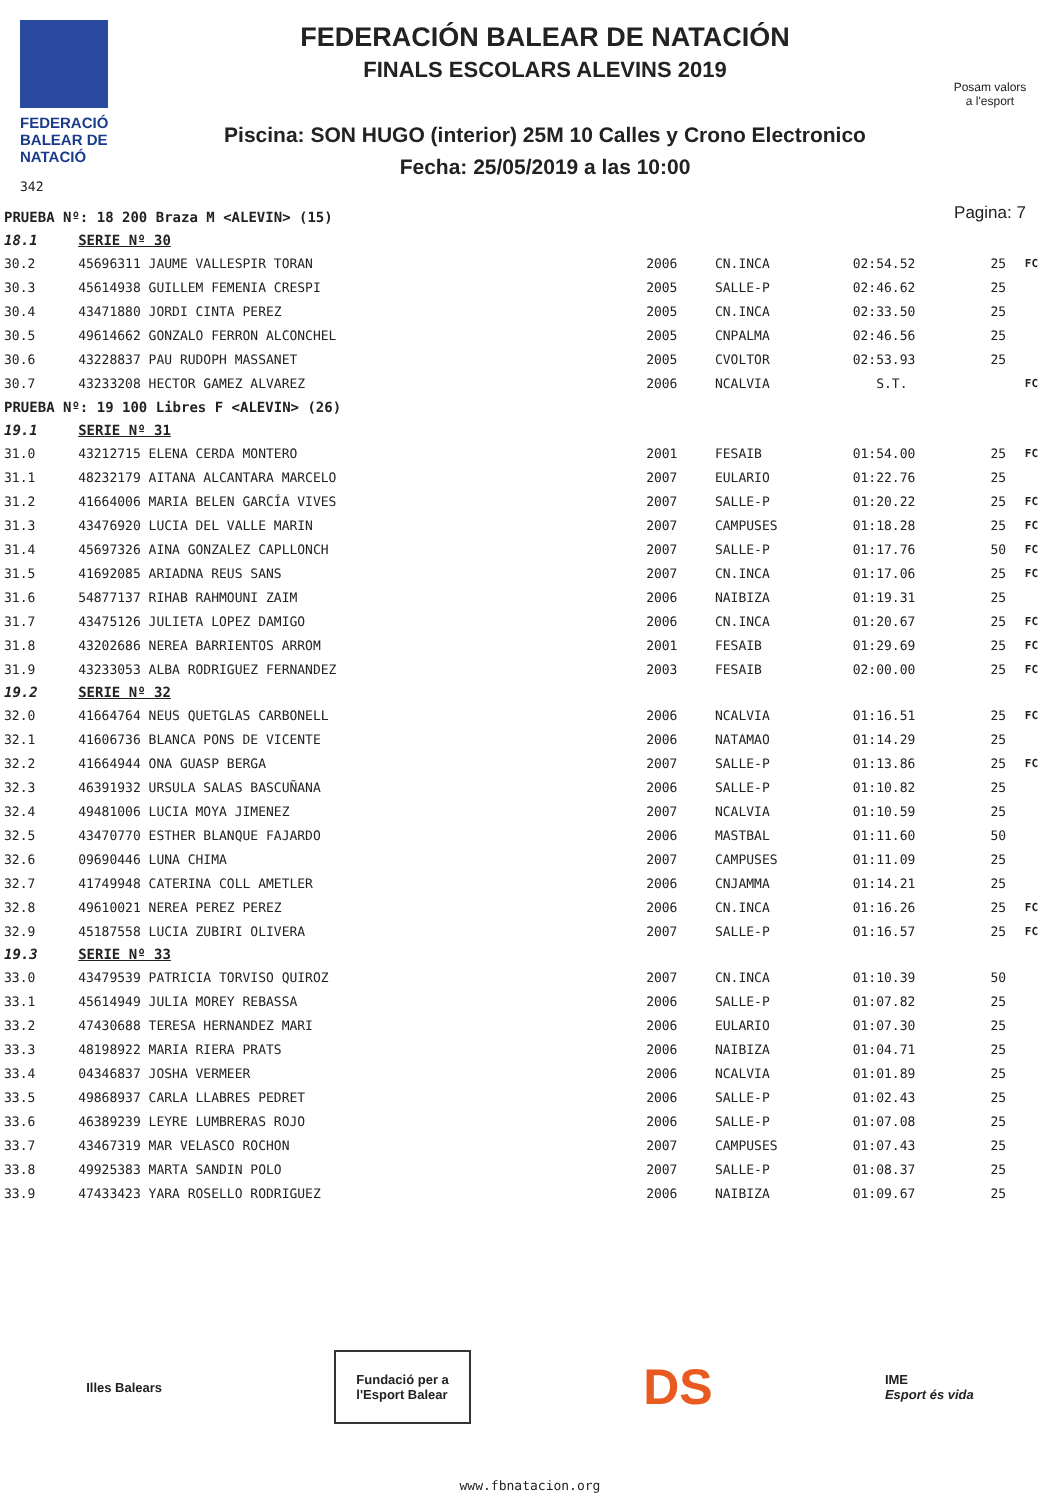FEDERACIÓ
BALEAR DE
NATACIÓ
342
FEDERACIÓN BALEAR DE NATACIÓN
FINALS ESCOLARS ALEVINS 2019
Piscina: SON HUGO (interior) 25M 10 Calles y Crono Electronico
Fecha: 25/05/2019 a las 10:00
Posam valors
a l'esport
Pagina: 7
| PRUEBA Nº: 18 200 Braza M <ALEVIN> (15) | | | | | | |
| 18.1 | SERIE Nº 30 | | | | | |
| 30.2 | 45696311 JAUME VALLESPIR TORAN | 2006 | CN.INCA | 02:54.52 | 25 | FC |
| 30.3 | 45614938 GUILLEM FEMENIA CRESPI | 2005 | SALLE-P | 02:46.62 | 25 | |
| 30.4 | 43471880 JORDI CINTA PEREZ | 2005 | CN.INCA | 02:33.50 | 25 | |
| 30.5 | 49614662 GONZALO FERRON ALCONCHEL | 2005 | CNPALMA | 02:46.56 | 25 | |
| 30.6 | 43228837 PAU RUDOPH MASSANET | 2005 | CVOLTOR | 02:53.93 | 25 | |
| 30.7 | 43233208 HECTOR GAMEZ ALVAREZ | 2006 | NCALVIA | S.T. | | FC |
| PRUEBA Nº: 19 100 Libres F <ALEVIN> (26) | | | | | | |
| 19.1 | SERIE Nº 31 | | | | | |
| 31.0 | 43212715 ELENA CERDA MONTERO | 2001 | FESAIB | 01:54.00 | 25 | FC |
| 31.1 | 48232179 AITANA ALCANTARA MARCELO | 2007 | EULARIO | 01:22.76 | 25 | |
| 31.2 | 41664006 MARIA BELEN GARCÍA VIVES | 2007 | SALLE-P | 01:20.22 | 25 | FC |
| 31.3 | 43476920 LUCIA DEL VALLE MARIN | 2007 | CAMPUSES | 01:18.28 | 25 | FC |
| 31.4 | 45697326 AINA GONZALEZ CAPLLONCH | 2007 | SALLE-P | 01:17.76 | 50 | FC |
| 31.5 | 41692085 ARIADNA REUS SANS | 2007 | CN.INCA | 01:17.06 | 25 | FC |
| 31.6 | 54877137 RIHAB RAHMOUNI ZAIM | 2006 | NAIBIZA | 01:19.31 | 25 | |
| 31.7 | 43475126 JULIETA LOPEZ DAMIGO | 2006 | CN.INCA | 01:20.67 | 25 | FC |
| 31.8 | 43202686 NEREA BARRIENTOS ARROM | 2001 | FESAIB | 01:29.69 | 25 | FC |
| 31.9 | 43233053 ALBA RODRIGUEZ FERNANDEZ | 2003 | FESAIB | 02:00.00 | 25 | FC |
| 19.2 | SERIE Nº 32 | | | | | |
| 32.0 | 41664764 NEUS QUETGLAS CARBONELL | 2006 | NCALVIA | 01:16.51 | 25 | FC |
| 32.1 | 41606736 BLANCA PONS DE VICENTE | 2006 | NATAMAO | 01:14.29 | 25 | |
| 32.2 | 41664944 ONA GUASP BERGA | 2007 | SALLE-P | 01:13.86 | 25 | FC |
| 32.3 | 46391932 URSULA SALAS BASCUÑANA | 2006 | SALLE-P | 01:10.82 | 25 | |
| 32.4 | 49481006 LUCIA MOYA JIMENEZ | 2007 | NCALVIA | 01:10.59 | 25 | |
| 32.5 | 43470770 ESTHER BLANQUE FAJARDO | 2006 | MASTBAL | 01:11.60 | 50 | |
| 32.6 | 09690446 LUNA CHIMA | 2007 | CAMPUSES | 01:11.09 | 25 | |
| 32.7 | 41749948 CATERINA COLL AMETLER | 2006 | CNJAMMA | 01:14.21 | 25 | |
| 32.8 | 49610021 NEREA PEREZ PEREZ | 2006 | CN.INCA | 01:16.26 | 25 | FC |
| 32.9 | 45187558 LUCIA ZUBIRI OLIVERA | 2007 | SALLE-P | 01:16.57 | 25 | FC |
| 19.3 | SERIE Nº 33 | | | | | |
| 33.0 | 43479539 PATRICIA TORVISO QUIROZ | 2007 | CN.INCA | 01:10.39 | 50 | |
| 33.1 | 45614949 JULIA MOREY REBASSA | 2006 | SALLE-P | 01:07.82 | 25 | |
| 33.2 | 47430688 TERESA HERNANDEZ MARI | 2006 | EULARIO | 01:07.30 | 25 | |
| 33.3 | 48198922 MARIA RIERA PRATS | 2006 | NAIBIZA | 01:04.71 | 25 | |
| 33.4 | 04346837 JOSHA VERMEER | 2006 | NCALVIA | 01:01.89 | 25 | |
| 33.5 | 49868937 CARLA LLABRES PEDRET | 2006 | SALLE-P | 01:02.43 | 25 | |
| 33.6 | 46389239 LEYRE LUMBRERAS ROJO | 2006 | SALLE-P | 01:07.08 | 25 | |
| 33.7 | 43467319 MAR VELASCO ROCHON | 2007 | CAMPUSES | 01:07.43 | 25 | |
| 33.8 | 49925383 MARTA SANDIN POLO | 2007 | SALLE-P | 01:08.37 | 25 | |
| 33.9 | 47433423 YARA ROSELLO RODRIGUEZ | 2006 | NAIBIZA | 01:09.67 | 25 | |
Illes Balears
Fundació per a
l'Esport Balear
DS
IME
Esport és vida
www.fbnatacion.org